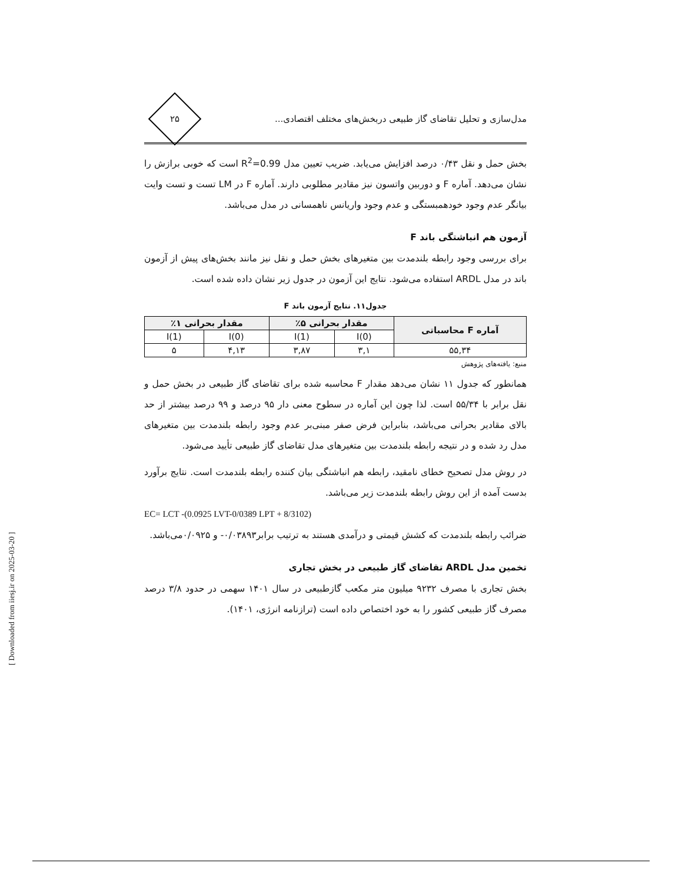مدل‌سازی و تحلیل تقاضای گاز طبیعی دربخش‌های مختلف اقتصادی...
۲۵
بخش حمل و نقل ۰/۴۳ درصد افزایش می‌یابد. ضریب تعیین مدل R<sup>2</sup>=0.99 است که خوبی برازش را نشان می‌دهد. آماره F و دوربین واتسون نیز مقادیر مطلوبی دارند. آماره F در LM تست و تست وایت بیانگر عدم وجود خودهمبستگی و عدم وجود واریانس ناهمسانی در مدل می‌باشد.
آزمون هم انباشتگی باند F
برای بررسی وجود رابطه بلندمدت بین متغیرهای بخش حمل و نقل نیز مانند بخش‌های پیش از آزمون باند در مدل ARDL استفاده می‌شود. نتایج این آزمون در جدول زیر نشان داده شده است.
جدول۱۱. نتایج آزمون باند F
| آماره F محاسباتی | مقدار بحرانی ۵٪ | | مقدار بحرانی ۱٪ | |
| --- | --- | --- | --- | --- |
| | I(0) | I(1) | I(0) | I(1) |
| ۵۵,۳۴ | ۳,۱ | ۳,۸۷ | ۴,۱۳ | ۵ |
منبع: یافته‌های پژوهش
همانطور که جدول ۱۱ نشان می‌دهد مقدار F محاسبه شده برای تقاضای گاز طبیعی در بخش حمل و نقل برابر با ۵۵/۳۴ است. لذا چون این آماره در سطوح معنی دار ۹۵ درصد و ۹۹ درصد بیشتر از حد بالای مقادیر بحرانی می‌باشد، بنابراین فرض صفر مبنی‌بر عدم وجود رابطه بلندمدت بین متغیرهای مدل رد شده و در نتیجه رابطه بلندمدت بین متغیرهای مدل تقاضای گاز طبیعی تأیید می‌شود.
در روش مدل تصحیح خطای نامقید، رابطه هم انباشتگی بیان کننده رابطه بلندمدت است. نتایج برآورد بدست آمده از این روش رابطه بلندمدت زیر می‌باشد.
EC= LCT -(0.0925 LVT-0/0389 LPT + 8/3102)
ضرائب رابطه بلندمدت که کشش قیمتی و درآمدی هستند به ترتیب برابر۰/۰۳۸۹۳- و ۰/۰۹۲۵می‌باشد.
تخمین مدل ARDL تقاضای گاز طبیعی در بخش تجاری
بخش تجاری با مصرف ۹۲۳۲ میلیون متر مکعب گازطبیعی در سال ۱۴۰۱ سهمی در حدود ۳/۸ درصد مصرف گاز طبیعی کشور را به خود اختصاص داده است (ترازنامه انرژی، ۱۴۰۱).
[ Downloaded from iiesj.ir on 2025-03-20 ]